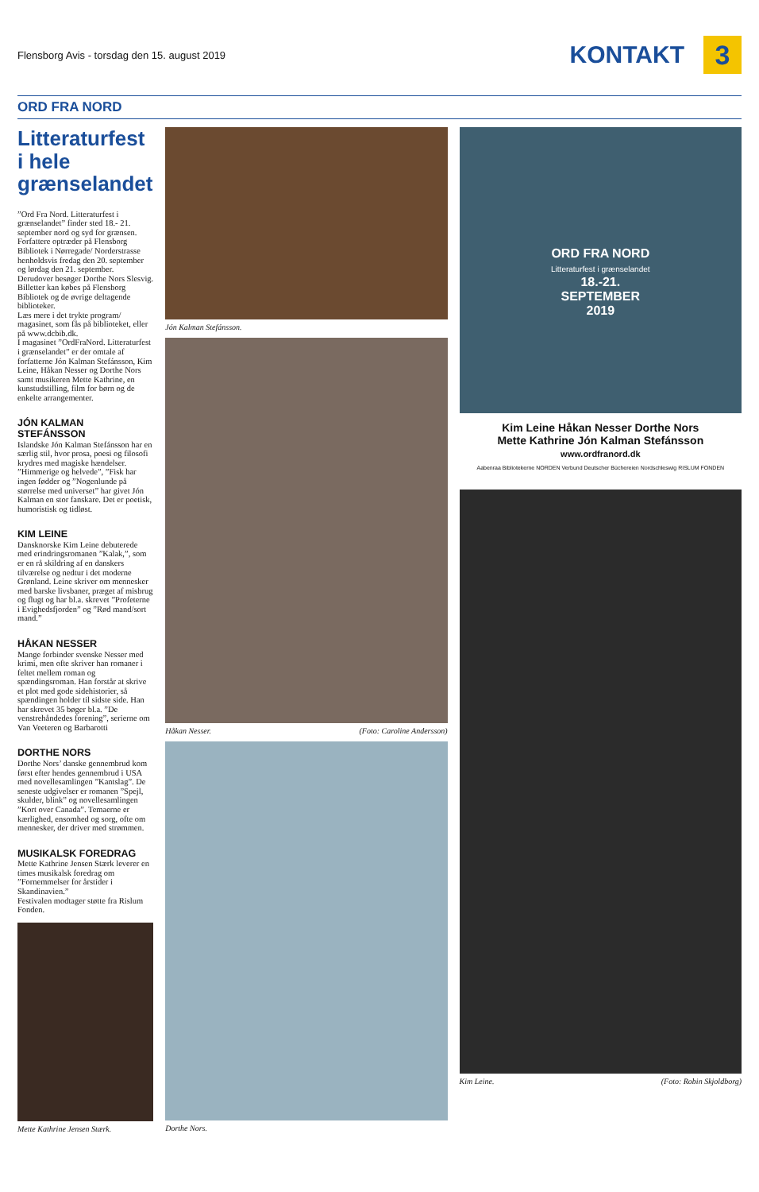Flensborg Avis - torsdag den 15. august 2019
KONTAKT 3
ORD FRA NORD
Litteraturfest i hele grænselandet
”Ord Fra Nord. Litteraturfest i grænselandet” finder sted 18.- 21. september nord og syd for grænsen. Forfattere optræder på Flensborg Bibliotek i Nørregade/ Norderstrasse henholdsvis fredag den 20. september og lørdag den 21. september.
Derudover besøger Dorthe Nors Slesvig.
Billetter kan købes på Flensborg Bibliotek og de øvrige deltagende biblioteker.
Læs mere i det trykte program/ magasinet, som fås på biblioteket, eller på www.dcbib.dk.
I magasinet ”OrdFraNord. Litteraturfest i grænselandet” er der omtale af forfatterne Jón Kalman Stefánsson, Kim Leine, Håkan Nesser og Dorthe Nors samt musikeren Mette Kathrine, en kunstudstilling, film for børn og de enkelte arrangementer.
JÓN KALMAN STEFÁNSSON
Islandske Jón Kalman Stefánsson har en særlig stil, hvor prosa, poesi og filosofi krydres med magiske hændelser. ”Himmerige og helvede”, ”Fisk har ingen fødder og ”Nogenlunde på størrelse med universet” har givet Jón Kalman en stor fanskare. Det er poetisk, humoristisk og tidløst.
KIM LEINE
Dansknorske Kim Leine debuterede med erindringsromanen ”Kalak,”, som er en rå skildring af en danskers tilværelse og nedtur i det moderne Grønland. Leine skriver om mennesker med barske livsbaner, præget af misbrug og flugt og har bl.a. skrevet ”Profeterne i Evighedsfjorden” og ”Rød mand/sort mand.”
HÅKAN NESSER
Mange forbinder svenske Nesser med krimi, men ofte skriver han romaner i feltet mellem roman og spændingsroman. Han forstår at skrive et plot med gode sidehistorier, så spændingen holder til sidste side. Han har skrevet 35 bøger bl.a. ”De venstrehåndedes forening”, serierne om Van Veeteren og Barbarotti
DORTHE NORS
Dorthe Nors’ danske gennembrud kom først efter hendes gennembrud i USA med novellesamlingen ”Kantslag”. De seneste udgivelser er romanen ”Spejl, skulder, blink” og novellesamlingen ”Kort over Canada”. Temaerne er kærlighed, ensomhed og sorg, ofte om mennesker, der driver med strømmen.
MUSIKALSK FOREDRAG
Mette Kathrine Jensen Stærk leverer en times musikalsk foredrag om ”Fornemmelser for årstider i Skandinavien.”
Festivalen modtager støtte fra Rislum Fonden.
Mette Kathrine Jensen Stærk.
Jón Kalman Stefánsson.
Håkan Nesser. (Foto: Caroline Andersson)
Dorthe Nors.
ORD FRA NORD
Litteraturfest i grænselandet
18.-21.
SEPTEMBER
2019
Kim Leine Håkan Nesser Dorthe Nors
Mette Kathrine Jón Kalman Stefánsson
www.ordfranord.dk
Aabenraa Bibliotekerne NORDEN Verbund Deutscher Büchereien Nordschleswig RISLUM FONDEN
Kim Leine. (Foto: Robin Skjoldborg)